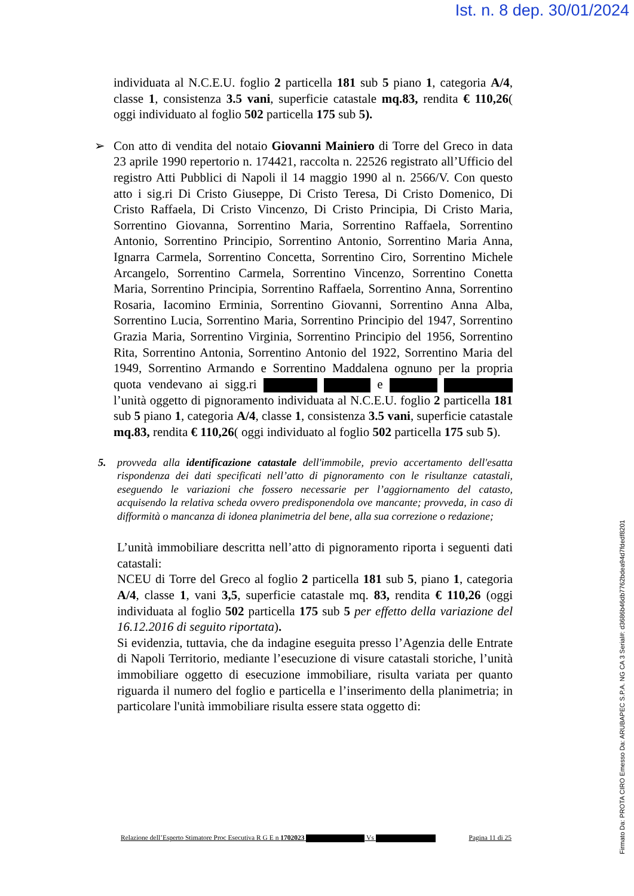Ist. n. 8 dep. 30/01/2024
individuata al N.C.E.U. foglio 2 particella 181 sub 5 piano 1, categoria A/4, classe 1, consistenza 3.5 vani, superficie catastale mq.83, rendita € 110,26( oggi individuato al foglio 502 particella 175 sub 5).
➢ Con atto di vendita del notaio Giovanni Mainiero di Torre del Greco in data 23 aprile 1990 repertorio n. 174421, raccolta n. 22526 registrato all’Ufficio del registro Atti Pubblici di Napoli il 14 maggio 1990 al n. 2566/V. Con questo atto i sig.ri Di Cristo Giuseppe, Di Cristo Teresa, Di Cristo Domenico, Di Cristo Raffaela, Di Cristo Vincenzo, Di Cristo Principia, Di Cristo Maria, Sorrentino Giovanna, Sorrentino Maria, Sorrentino Raffaela, Sorrentino Antonio, Sorrentino Principio, Sorrentino Antonio, Sorrentino Maria Anna, Ignarra Carmela, Sorrentino Concetta, Sorrentino Ciro, Sorrentino Michele Arcangelo, Sorrentino Carmela, Sorrentino Vincenzo, Sorrentino Conetta Maria, Sorrentino Principia, Sorrentino Raffaela, Sorrentino Anna, Sorrentino Rosaria, Iacomino Erminia, Sorrentino Giovanni, Sorrentino Anna Alba, Sorrentino Lucia, Sorrentino Maria, Sorrentino Principio del 1947, Sorrentino Grazia Maria, Sorrentino Virginia, Sorrentino Principio del 1956, Sorrentino Rita, Sorrentino Antonia, Sorrentino Antonio del 1922, Sorrentino Maria del 1949, Sorrentino Armando e Sorrentino Maddalena ognuno per la propria quota vendevano ai sigg.ri e l’unità oggetto di pignoramento individuata al N.C.E.U. foglio 2 particella 181 sub 5 piano 1, categoria A/4, classe 1, consistenza 3.5 vani, superficie catastale mq.83, rendita € 110,26( oggi individuato al foglio 502 particella 175 sub 5).
5. provveda alla identificazione catastale dell'immobile, previo accertamento dell'esatta rispondenza dei dati specificati nell’atto di pignoramento con le risultanze catastali, eseguendo le variazioni che fossero necessarie per l’aggiornamento del catasto, acquisendo la relativa scheda ovvero predisponendola ove mancante; provveda, in caso di difformità o mancanza di idonea planimetria del bene, alla sua correzione o redazione;
L’unità immobiliare descritta nell’atto di pignoramento riporta i seguenti dati catastali:
NCEU di Torre del Greco al foglio 2 particella 181 sub 5, piano 1, categoria A/4, classe 1, vani 3,5, superficie catastale mq. 83, rendita € 110,26 (oggi individuata al foglio 502 particella 175 sub 5 per effetto della variazione del 16.12.2016 di seguito riportata).
Si evidenzia, tuttavia, che da indagine eseguita presso l’Agenzia delle Entrate di Napoli Territorio, mediante l’esecuzione di visure catastali storiche, l’unità immobiliare oggetto di esecuzione immobiliare, risulta variata per quanto riguarda il numero del foglio e particella e l’inserimento della planimetria; in particolare l'unità immobiliare risulta essere stata oggetto di:
Relazione dell’Esperto Stimatore Proc Esecutiva R G E n 1702023 Vs Pagina 11 di 25
Firmato Da: PROTA CIRO Emesso Da: ARUBAPEC S.P.A. NG CA 3 Serial#: d3686b46db7762bdea94d7fdedf8201